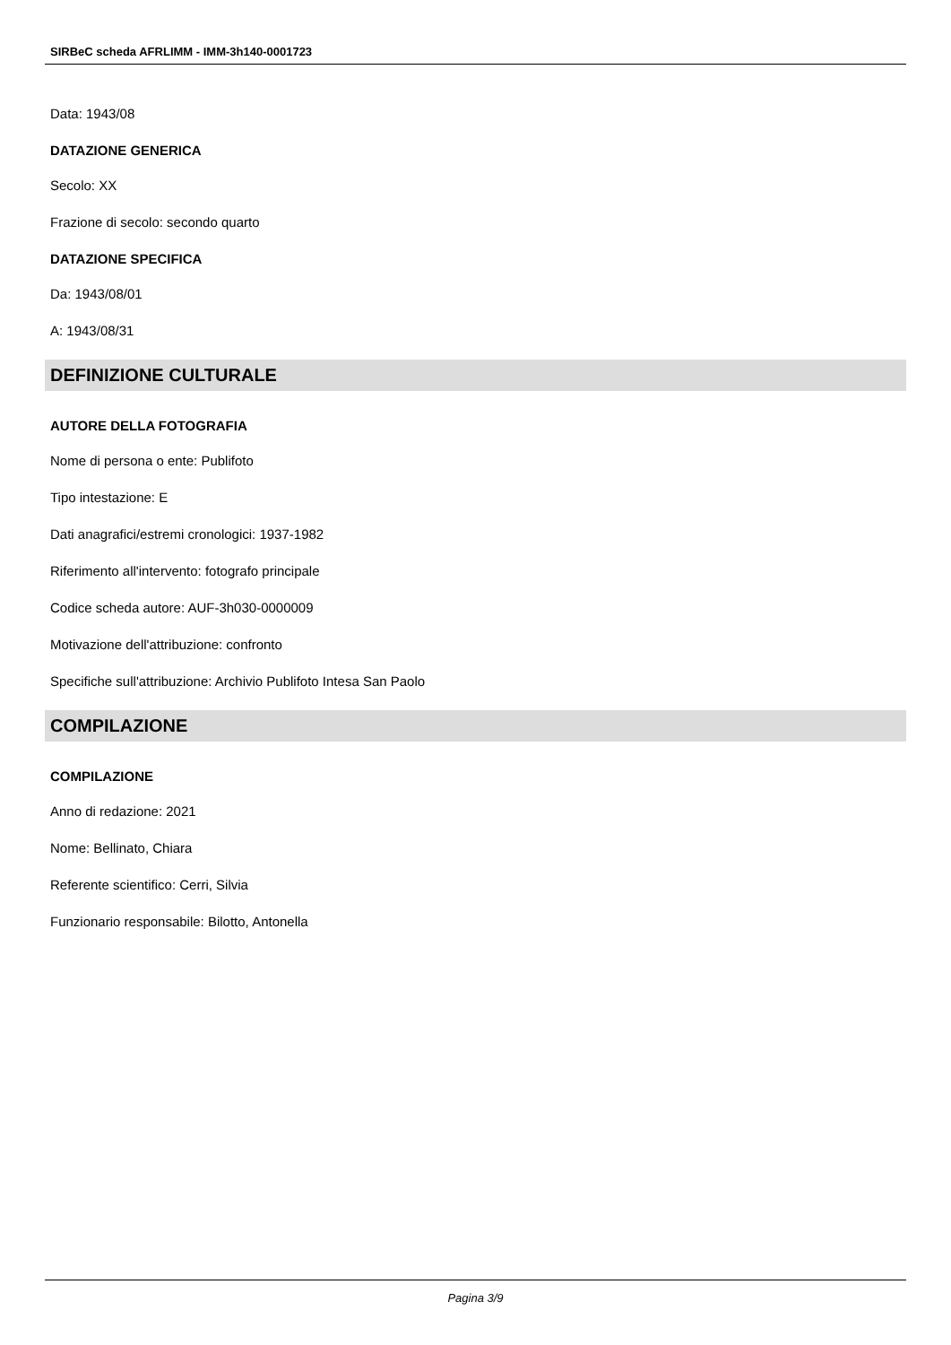SIRBeC scheda AFRLIMM - IMM-3h140-0001723
Data: 1943/08
DATAZIONE GENERICA
Secolo: XX
Frazione di secolo: secondo quarto
DATAZIONE SPECIFICA
Da: 1943/08/01
A: 1943/08/31
DEFINIZIONE CULTURALE
AUTORE DELLA FOTOGRAFIA
Nome di persona o ente: Publifoto
Tipo intestazione: E
Dati anagrafici/estremi cronologici: 1937-1982
Riferimento all'intervento: fotografo principale
Codice scheda autore: AUF-3h030-0000009
Motivazione dell'attribuzione: confronto
Specifiche sull'attribuzione: Archivio Publifoto Intesa San Paolo
COMPILAZIONE
COMPILAZIONE
Anno di redazione: 2021
Nome: Bellinato, Chiara
Referente scientifico: Cerri, Silvia
Funzionario responsabile: Bilotto, Antonella
Pagina 3/9